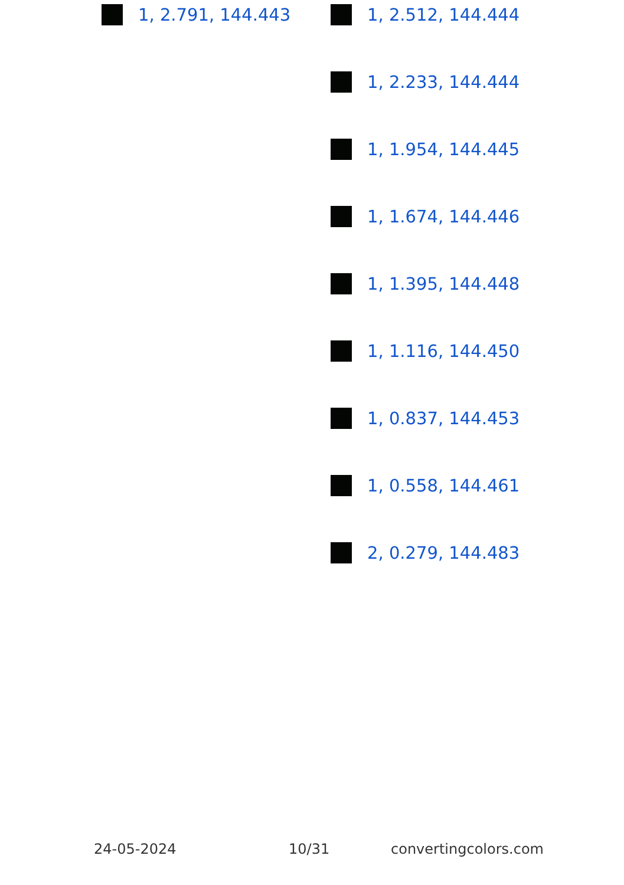1, 2.791, 144.443
1, 2.512, 144.444
1, 2.233, 144.444
1, 1.954, 144.445
1, 1.674, 144.446
1, 1.395, 144.448
1, 1.116, 144.450
1, 0.837, 144.453
1, 0.558, 144.461
2, 0.279, 144.483
24-05-2024 10/31 convertingcolors.com